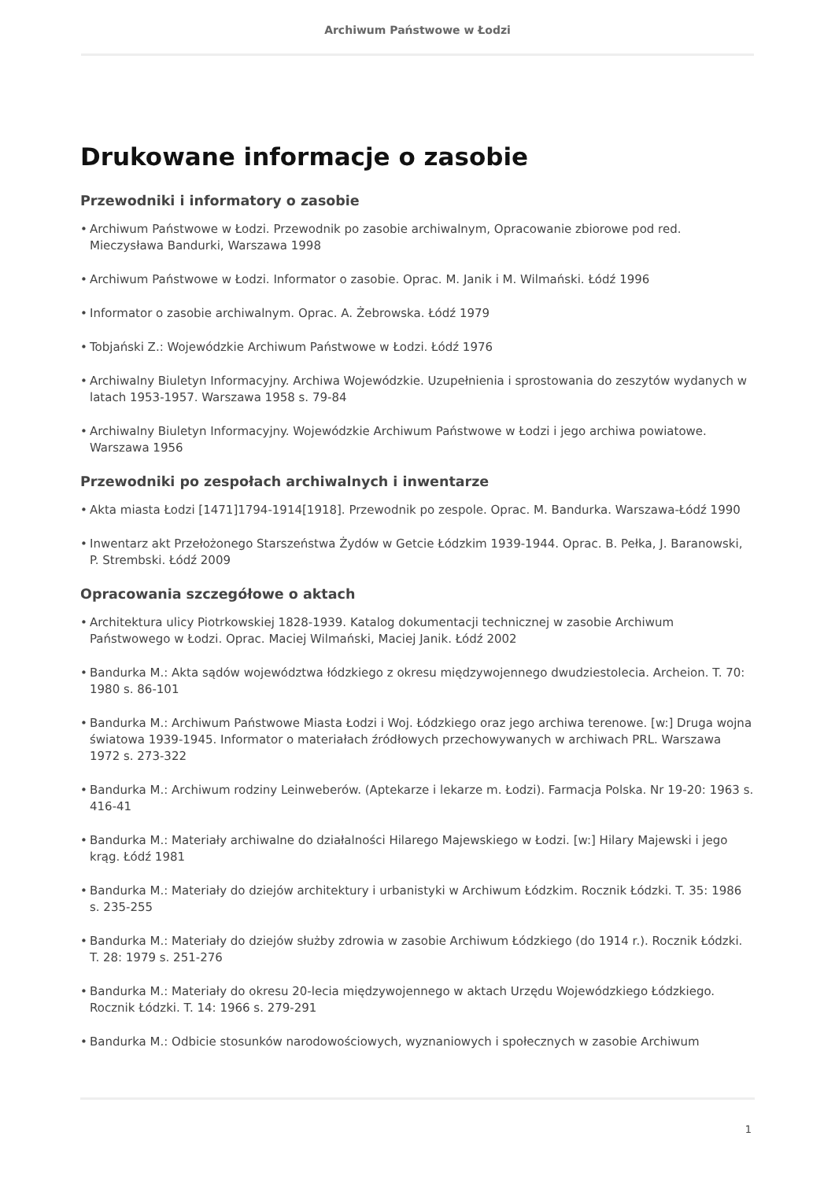Archiwum Państwowe w Łodzi
Drukowane informacje o zasobie
Przewodniki i informatory o zasobie
• Archiwum Państwowe w Łodzi. Przewodnik po zasobie archiwalnym, Opracowanie zbiorowe pod red. Mieczysława Bandurki, Warszawa 1998
• Archiwum Państwowe w Łodzi. Informator o zasobie. Oprac. M. Janik i M. Wilmański. Łódź 1996
• Informator o zasobie archiwalnym. Oprac. A. Żebrowska. Łódź 1979
• Tobjański Z.: Wojewódzkie Archiwum Państwowe w Łodzi. Łódź 1976
• Archiwalny Biuletyn Informacyjny. Archiwa Wojewódzkie. Uzupełnienia i sprostowania do zeszytów wydanych w latach 1953-1957. Warszawa 1958 s. 79-84
• Archiwalny Biuletyn Informacyjny. Wojewódzkie Archiwum Państwowe w Łodzi i jego archiwa powiatowe. Warszawa 1956
Przewodniki po zespołach archiwalnych i inwentarze
• Akta miasta Łodzi [1471]1794-1914[1918]. Przewodnik po zespole. Oprac. M. Bandurka. Warszawa-Łódź 1990
• Inwentarz akt Przełożonego Starszeństwa Żydów w Getcie Łódzkim 1939-1944. Oprac. B. Pełka, J. Baranowski, P. Strembski. Łódź 2009
Opracowania szczegółowe o aktach
• Architektura ulicy Piotrkowskiej 1828-1939. Katalog dokumentacji technicznej w zasobie Archiwum Państwowego w Łodzi. Oprac. Maciej Wilmański, Maciej Janik. Łódź 2002
• Bandurka M.: Akta sądów województwa łódzkiego z okresu międzywojennego dwudziestolecia. Archeion. T. 70: 1980 s. 86-101
• Bandurka M.: Archiwum Państwowe Miasta Łodzi i Woj. Łódzkiego oraz jego archiwa terenowe. [w:] Druga wojna światowa 1939-1945. Informator o materiałach źródłowych przechowywanych w archiwach PRL. Warszawa 1972 s. 273-322
• Bandurka M.: Archiwum rodziny Leinweberów. (Aptekarze i lekarze m. Łodzi). Farmacja Polska. Nr 19-20: 1963 s. 416-41
• Bandurka M.: Materiały archiwalne do działalności Hilarego Majewskiego w Łodzi. [w:] Hilary Majewski i jego krąg. Łódź 1981
• Bandurka M.: Materiały do dziejów architektury i urbanistyki w Archiwum Łódzkim. Rocznik Łódzki. T. 35: 1986 s. 235-255
• Bandurka M.: Materiały do dziejów służby zdrowia w zasobie Archiwum Łódzkiego (do 1914 r.). Rocznik Łódzki. T. 28: 1979 s. 251-276
• Bandurka M.: Materiały do okresu 20-lecia międzywojennego w aktach Urzędu Wojewódzkiego Łódzkiego. Rocznik Łódzki. T. 14: 1966 s. 279-291
• Bandurka M.: Odbicie stosunków narodowościowych, wyznaniowych i społecznych w zasobie Archiwum
1